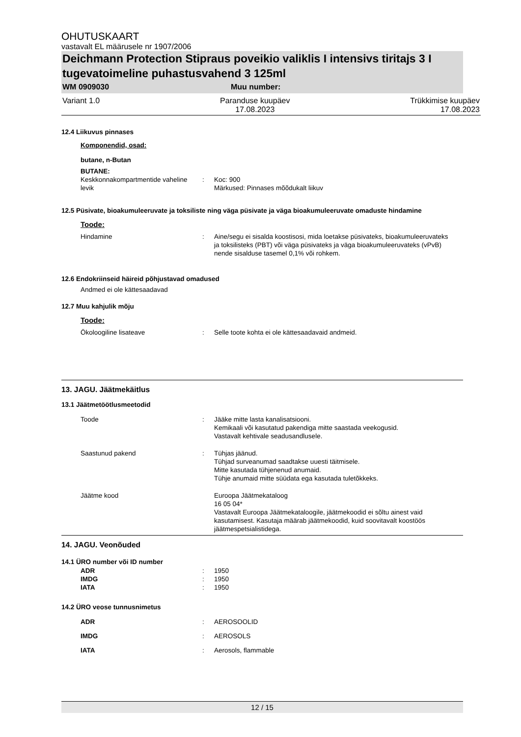OHUTUSKAART
vastavalt EL määrusele nr 1907/2006
Deichmann Protection Stipraus poveikio valiklis I intensivs tiritajs 3 I tugevatoimeline puhastusvahend 3 125ml
WM 0909030 Muu number:
Variant 1.0 Paranduse kuupäev
17.08.2023 Trükkimise kuupäev
17.08.2023
12.4 Liikuvus pinnases
Komponendid, osad:
butane, n-Butan
BUTANE:
Keskkonnakompartmentide vaheline levik: Koc: 900
Märkused: Pinnases mõõdukalt liikuv
12.5 Püsivate, bioakumuleeruvate ja toksiliste ning väga püsivate ja väga bioakumuleeruvate omaduste hindamine
Toode:
Hindamine: Aine/segu ei sisalda koostisosi, mida loetakse püsivateks, bioakumuleeruvateks ja toksilisteks (PBT) või väga püsivateks ja väga bioakumuleeruvateks (vPvB) nende sisalduse tasemel 0,1% või rohkem.
12.6 Endokriinseid häireid põhjustavad omadused
Andmed ei ole kättesaadavad
12.7 Muu kahjulik mõju
Toode:
Ökoloogiline lisateave: Selle toote kohta ei ole kättesaadavaid andmeid.
13. JAGU. Jäätmekäitlus
13.1 Jäätmetöötlusmeetodid
Toode: Jääke mitte lasta kanalisatsiooni.
Kemikaali või kasutatud pakendiga mitte saastada veekogusid.
Vastavalt kehtivale seadusandlusele.
Saastunud pakend: Tühjas jäänud.
Tühjad surveanumad saadtakse uuesti täitmisele.
Mitte kasutada tühjenenud anumaid.
Tühje anumaid mitte süüdata ega kasutada tuletõkkeks.
Jäätme kood Euroopa Jäätmekataloog
16 05 04*
Vastavalt Euroopa Jäätmekataloogile, jäätmekoodid ei sõltu ainest vaid kasutamisest. Kasutaja määrab jäätmekoodid, kuid soovitavalt koostöös jäätmespetsialistidega.
14. JAGU. Veonõuded
14.1 ÜRO number või ID number
ADR: 1950
IMDG: 1950
IATA: 1950
14.2 ÜRO veose tunnusnimetus
ADR: AEROSOOLID
IMDG: AEROSOLS
IATA: Aerosols, flammable
12 / 15